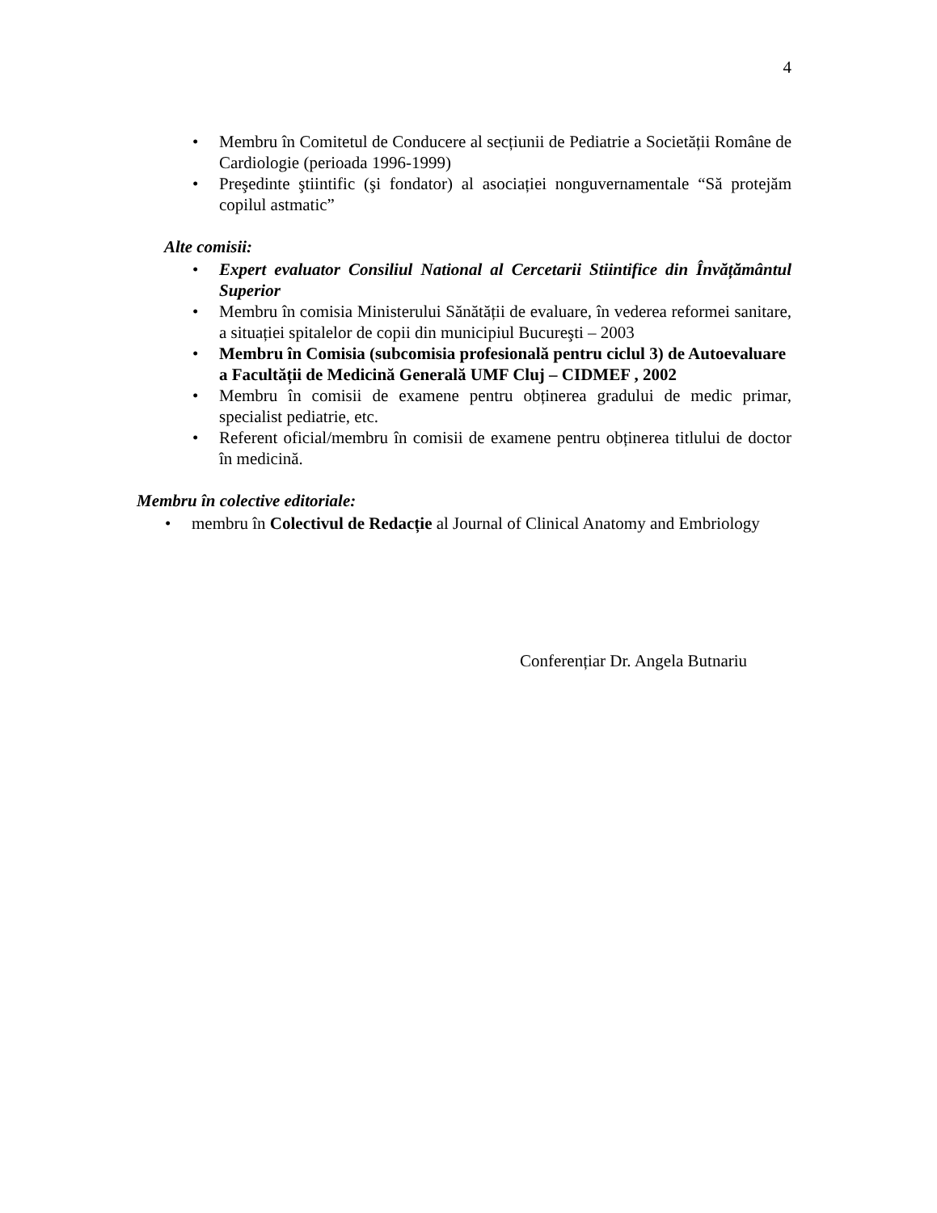4
• Membru în Comitetul de Conducere al secțiunii de Pediatrie a Societății Române de Cardiologie (perioada 1996-1999)
• Preşedinte ştiintific (şi fondator) al asociației nonguvernamentale “Să protejăm copilul astmatic”
Alte comisii:
• Expert evaluator Consiliul National al Cercetarii Stiintifice din Învățământul Superior
• Membru în comisia Ministerului Sănătății de evaluare, în vederea reformei sanitare, a situației spitalelor de copii din municipiul Bucureşti – 2003
• Membru în Comisia (subcomisia profesională pentru ciclul 3) de Autoevaluare a Facultății de Medicină Generală UMF Cluj – CIDMEF , 2002
• Membru în comisii de examene pentru obținerea gradului de medic primar, specialist pediatrie, etc.
• Referent oficial/membru în comisii de examene pentru obținerea titlului de doctor în medicină.
Membru în colective editoriale:
• membru în Colectivul de Redacție al Journal of Clinical Anatomy and Embriology
Conferențiar Dr. Angela Butnariu